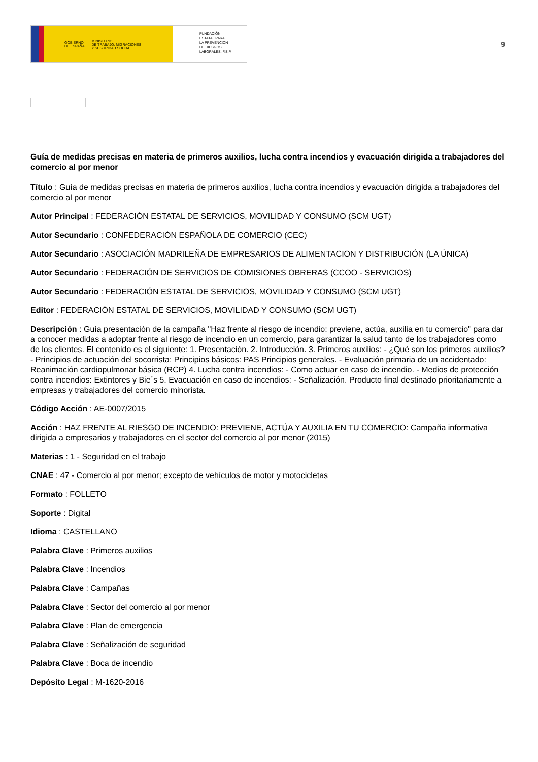GOBIERNO
DE ESPAÑA MINISTERIO
DE TRABAJO, MIGRACIONES
Y SEGURIDAD SOCIAL
FUNDACIÓN
ESTATAL PARA
LA PREVENCIÓN
DE RIESGOS
LABORALES, F.S.P.
9
Guía de medidas precisas en materia de primeros auxilios, lucha contra incendios y evacuación dirigida a trabajadores del comercio al por menor
Título : Guía de medidas precisas en materia de primeros auxilios, lucha contra incendios y evacuación dirigida a trabajadores del comercio al por menor
Autor Principal : FEDERACIÓN ESTATAL DE SERVICIOS, MOVILIDAD Y CONSUMO (SCM UGT)
Autor Secundario : CONFEDERACIÓN ESPAÑOLA DE COMERCIO (CEC)
Autor Secundario : ASOCIACIÓN MADRILEÑA DE EMPRESARIOS DE ALIMENTACION Y DISTRIBUCIÓN (LA ÚNICA)
Autor Secundario : FEDERACIÓN DE SERVICIOS DE COMISIONES OBRERAS (CCOO - SERVICIOS)
Autor Secundario : FEDERACIÓN ESTATAL DE SERVICIOS, MOVILIDAD Y CONSUMO (SCM UGT)
Editor : FEDERACIÓN ESTATAL DE SERVICIOS, MOVILIDAD Y CONSUMO (SCM UGT)
Descripción : Guía presentación de la campaña "Haz frente al riesgo de incendio: previene, actúa, auxilia en tu comercio" para dar a conocer medidas a adoptar frente al riesgo de incendio en un comercio, para garantizar la salud tanto de los trabajadores como de los clientes. El contenido es el siguiente: 1. Presentación. 2. Introducción. 3. Primeros auxilios: - ¿Qué son los primeros auxilios? - Principios de actuación del socorrista: Principios básicos: PAS Principios generales. - Evaluación primaria de un accidentado: Reanimación cardiopulmonar básica (RCP) 4. Lucha contra incendios: - Como actuar en caso de incendio. - Medios de protección contra incendios: Extintores y Bie´s 5. Evacuación en caso de incendios: - Señalización. Producto final destinado prioritariamente a empresas y trabajadores del comercio minorista.
Código Acción : AE-0007/2015
Acción : HAZ FRENTE AL RIESGO DE INCENDIO: PREVIENE, ACTÚA Y AUXILIA EN TU COMERCIO: Campaña informativa dirigida a empresarios y trabajadores en el sector del comercio al por menor (2015)
Materias : 1 - Seguridad en el trabajo
CNAE : 47 - Comercio al por menor; excepto de vehículos de motor y motocicletas
Formato : FOLLETO
Soporte : Digital
Idioma : CASTELLANO
Palabra Clave : Primeros auxilios
Palabra Clave : Incendios
Palabra Clave : Campañas
Palabra Clave : Sector del comercio al por menor
Palabra Clave : Plan de emergencia
Palabra Clave : Señalización de seguridad
Palabra Clave : Boca de incendio
Depósito Legal : M-1620-2016